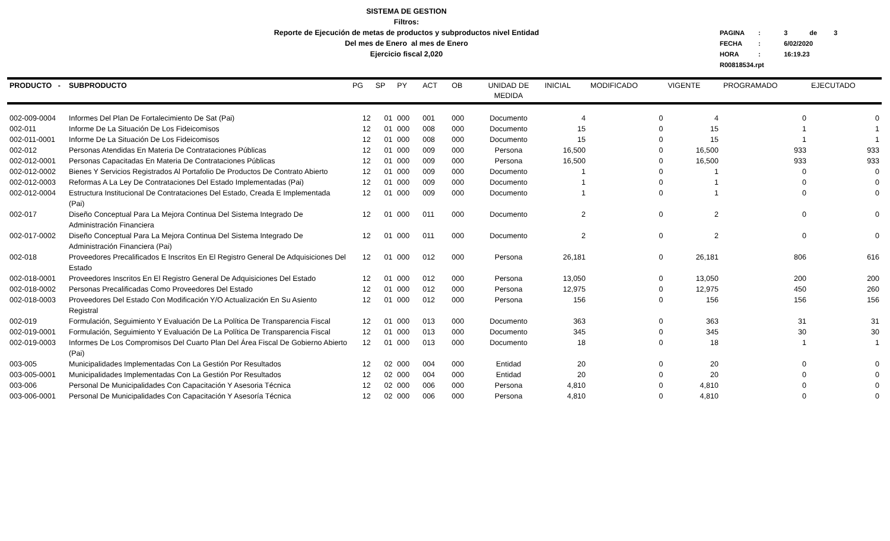SISTEMA DE GESTION
Filtros:
Reporte de Ejecución de metas de productos y subproductos nivel Entidad
Del mes de Enero al mes de Enero
Ejercicio fiscal 2,020
PAGINA : 3 de 3
FECHA : 6/02/2020
HORA : 16:19.23
R00818534.rpt
| PRODUCTO - | SUBPRODUCTO | PG | SP | PY | ACT | OB | UNIDAD DE MEDIDA | INICIAL | MODIFICADO | VIGENTE | PROGRAMADO | EJECUTADO |
| --- | --- | --- | --- | --- | --- | --- | --- | --- | --- | --- | --- | --- |
| 002-009-0004 | Informes Del Plan De Fortalecimiento De Sat (Pai) | 12 | 01 | 000 | 001 | 000 | Documento | 4 | 0 | 4 | 0 | 0 |
| 002-011 | Informe De La Situación De Los Fideicomisos | 12 | 01 | 000 | 008 | 000 | Documento | 15 | 0 | 15 | 1 | 1 |
| 002-011-0001 | Informe De La Situación De Los Fideicomisos | 12 | 01 | 000 | 008 | 000 | Documento | 15 | 0 | 15 | 1 | 1 |
| 002-012 | Personas Atendidas En Materia De Contrataciones Públicas | 12 | 01 | 000 | 009 | 000 | Persona | 16,500 | 0 | 16,500 | 933 | 933 |
| 002-012-0001 | Personas Capacitadas En Materia De Contrataciones Públicas | 12 | 01 | 000 | 009 | 000 | Persona | 16,500 | 0 | 16,500 | 933 | 933 |
| 002-012-0002 | Bienes Y Servicios Registrados Al Portafolio De Productos De Contrato Abierto | 12 | 01 | 000 | 009 | 000 | Documento | 1 | 0 | 1 | 0 | 0 |
| 002-012-0003 | Reformas A La Ley De Contrataciones Del Estado Implementadas (Pai) | 12 | 01 | 000 | 009 | 000 | Documento | 1 | 0 | 1 | 0 | 0 |
| 002-012-0004 | Estructura Institucional De Contrataciones Del Estado, Creada E Implementada (Pai) | 12 | 01 | 000 | 009 | 000 | Documento | 1 | 0 | 1 | 0 | 0 |
| 002-017 | Diseño Conceptual Para La Mejora Continua Del Sistema Integrado De Administración Financiera | 12 | 01 | 000 | 011 | 000 | Documento | 2 | 0 | 2 | 0 | 0 |
| 002-017-0002 | Diseño Conceptual Para La Mejora Continua Del Sistema Integrado De Administración Financiera (Pai) | 12 | 01 | 000 | 011 | 000 | Documento | 2 | 0 | 2 | 0 | 0 |
| 002-018 | Proveedores Precalificados E Inscritos En El Registro General De Adquisiciones Del Estado | 12 | 01 | 000 | 012 | 000 | Persona | 26,181 | 0 | 26,181 | 806 | 616 |
| 002-018-0001 | Proveedores Inscritos En El Registro General De Adquisiciones Del Estado | 12 | 01 | 000 | 012 | 000 | Persona | 13,050 | 0 | 13,050 | 200 | 200 |
| 002-018-0002 | Personas Precalificadas Como Proveedores Del Estado | 12 | 01 | 000 | 012 | 000 | Persona | 12,975 | 0 | 12,975 | 450 | 260 |
| 002-018-0003 | Proveedores Del Estado Con Modificación Y/O Actualización En Su Asiento Registral | 12 | 01 | 000 | 012 | 000 | Persona | 156 | 0 | 156 | 156 | 156 |
| 002-019 | Formulación, Seguimiento Y Evaluación De La Política De Transparencia Fiscal | 12 | 01 | 000 | 013 | 000 | Documento | 363 | 0 | 363 | 31 | 31 |
| 002-019-0001 | Formulación, Seguimiento Y Evaluación De La Política De Transparencia Fiscal | 12 | 01 | 000 | 013 | 000 | Documento | 345 | 0 | 345 | 30 | 30 |
| 002-019-0003 | Informes De Los Compromisos Del Cuarto Plan Del Área Fiscal De Gobierno Abierto (Pai) | 12 | 01 | 000 | 013 | 000 | Documento | 18 | 0 | 18 | 1 | 1 |
| 003-005 | Municipalidades Implementadas Con La Gestión Por Resultados | 12 | 02 | 000 | 004 | 000 | Entidad | 20 | 0 | 20 | 0 | 0 |
| 003-005-0001 | Municipalidades Implementadas Con La Gestión Por Resultados | 12 | 02 | 000 | 004 | 000 | Entidad | 20 | 0 | 20 | 0 | 0 |
| 003-006 | Personal De Municipalidades Con Capacitación Y Asesoria Técnica | 12 | 02 | 000 | 006 | 000 | Persona | 4,810 | 0 | 4,810 | 0 | 0 |
| 003-006-0001 | Personal De Municipalidades Con Capacitación Y Asesoría Técnica | 12 | 02 | 000 | 006 | 000 | Persona | 4,810 | 0 | 4,810 | 0 | 0 |